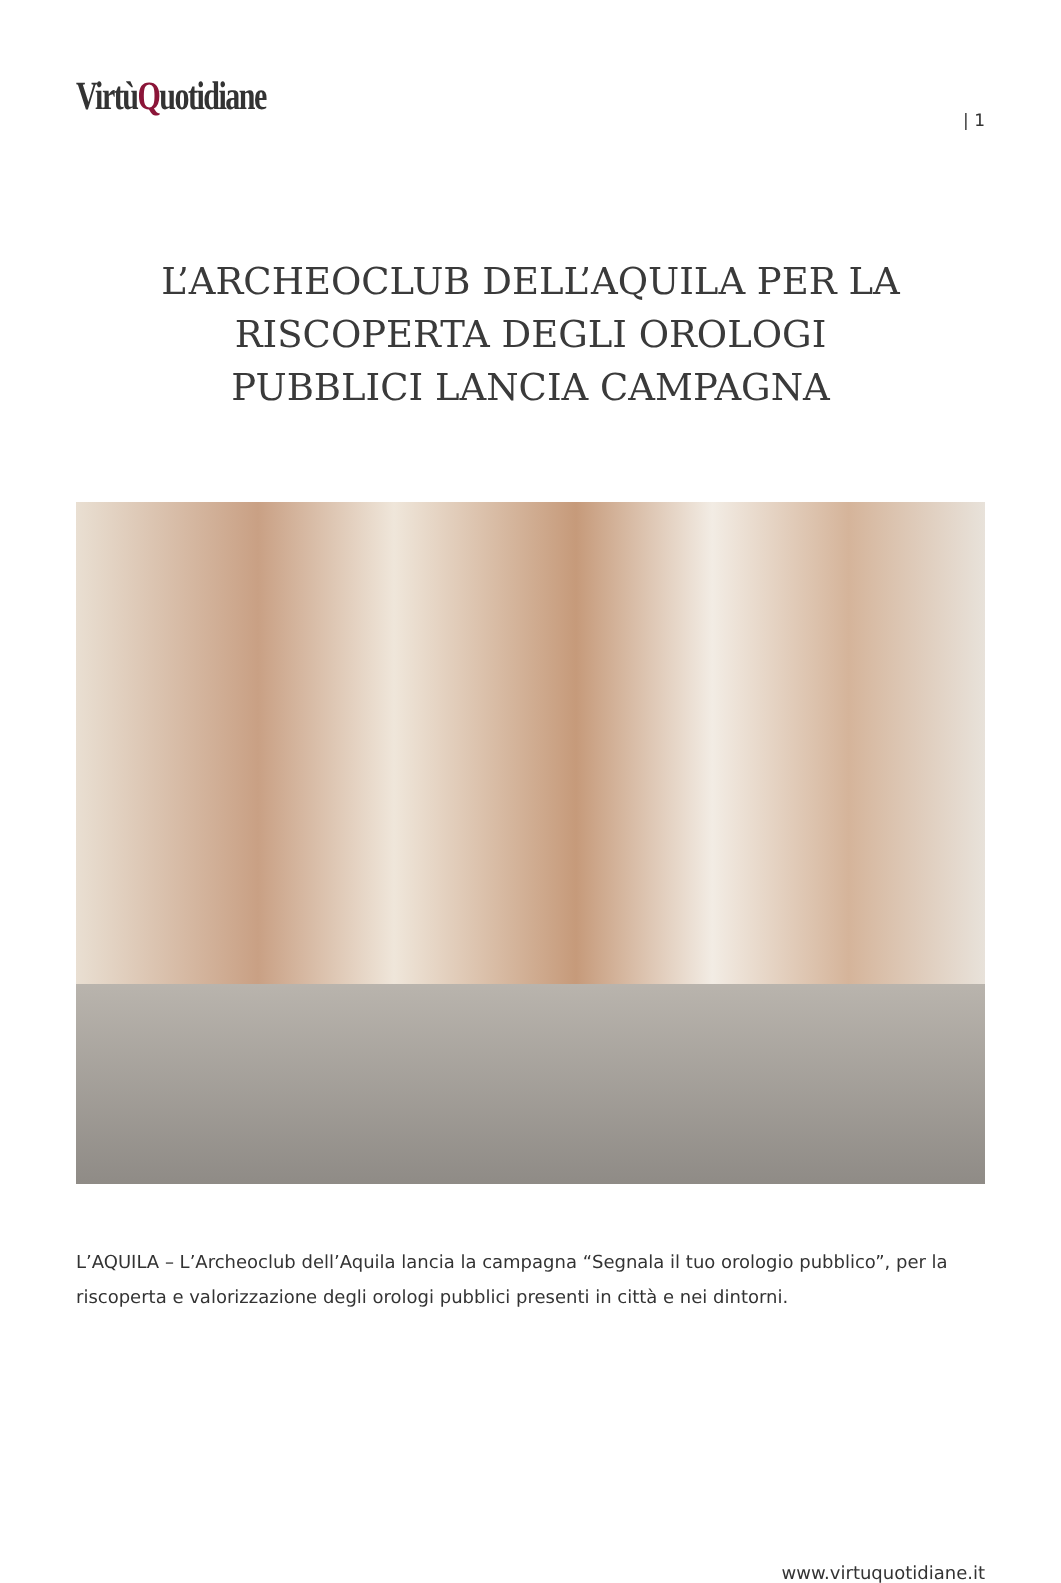VirtùQuotidiane
| 1
L’ARCHEOCLUB DELL’AQUILA PER LA RISCOPERTA DEGLI OROLOGI PUBBLICI LANCIA CAMPAGNA
L’AQUILA – L’Archeoclub dell’Aquila lancia la campagna “Segnala il tuo orologio pubblico”, per la riscoperta e valorizzazione degli orologi pubblici presenti in città e nei dintorni.
www.virtuquotidiane.it